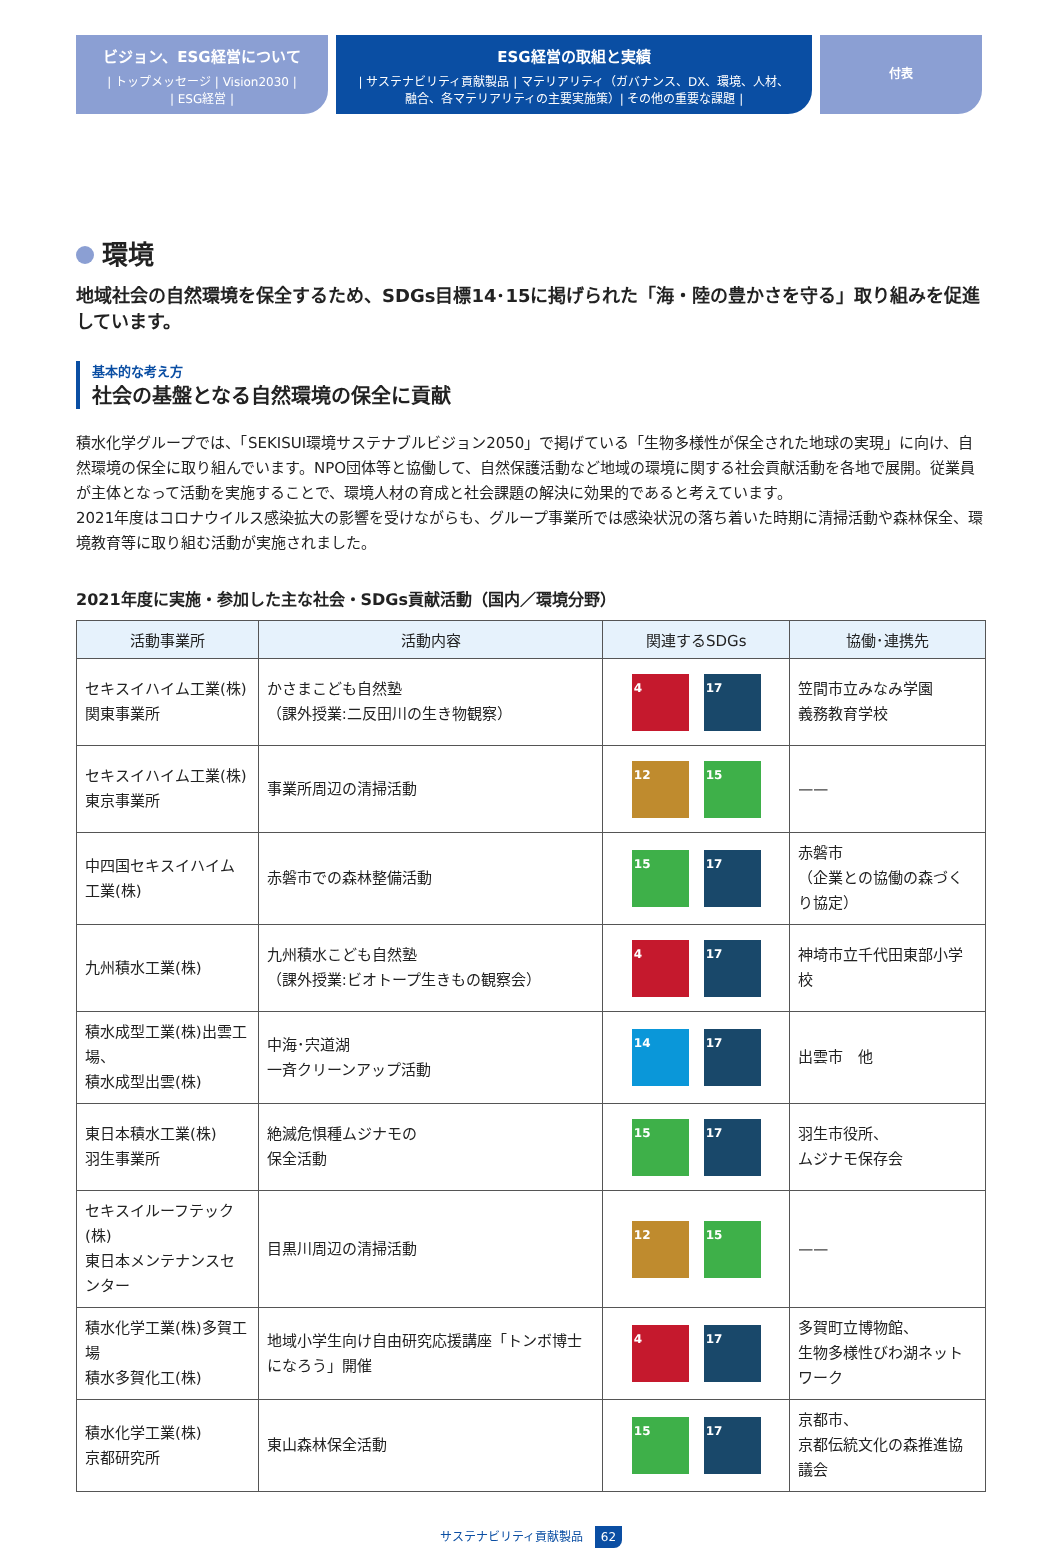ビジョン、ESG経営について
| トップメッセージ | Vision2030 |
| ESG経営 |
ESG経営の取組と実績
| サステナビリティ貢献製品 | マテリアリティ（ガバナンス、DX、環境、人材、
融合、各マテリアリティの主要実施策）| その他の重要な課題 |
付表
環境
地域社会の自然環境を保全するため、SDGs目標14･15に掲げられた「海・陸の豊かさを守る」取り組みを促進しています。
基本的な考え方
社会の基盤となる自然環境の保全に貢献
積水化学グループでは、「SEKISUI環境サステナブルビジョン2050」で掲げている「生物多様性が保全された地球の実現」に向け、自然環境の保全に取り組んでいます。NPO団体等と協働して、自然保護活動など地域の環境に関する社会貢献活動を各地で展開。従業員が主体となって活動を実施することで、環境人材の育成と社会課題の解決に効果的であると考えています。
2021年度はコロナウイルス感染拡大の影響を受けながらも、グループ事業所では感染状況の落ち着いた時期に清掃活動や森林保全、環境教育等に取り組む活動が実施されました。
2021年度に実施・参加した主な社会・SDGs貢献活動（国内／環境分野）
| 活動事業所 | 活動内容 | 関連するSDGs | 協働･連携先 |
| --- | --- | --- | --- |
| セキスイハイム工業(株) 関東事業所 | かさまこども自然塾 （課外授業:二反田川の生き物観察） | 4 17 | 笠間市立みなみ学園 義務教育学校 |
| セキスイハイム工業(株) 東京事業所 | 事業所周辺の清掃活動 | 12 15 | —— |
| 中四国セキスイハイム工業(株) | 赤磐市での森林整備活動 | 15 17 | 赤磐市 （企業との協働の森づくり協定） |
| 九州積水工業(株) | 九州積水こども自然塾 （課外授業:ビオトープ生きもの観察会） | 4 17 | 神埼市立千代田東部小学校 |
| 積水成型工業(株)出雲工場、 積水成型出雲(株) | 中海･宍道湖 一斉クリーンアップ活動 | 14 17 | 出雲市 他 |
| 東日本積水工業(株) 羽生事業所 | 絶滅危惧種ムジナモの 保全活動 | 15 17 | 羽生市役所、 ムジナモ保存会 |
| セキスイルーフテック(株) 東日本メンテナンスセンター | 目黒川周辺の清掃活動 | 12 15 | —— |
| 積水化学工業(株)多賀工場 積水多賀化工(株) | 地域小学生向け自由研究応援講座「トンボ博士になろう」開催 | 4 17 | 多賀町立博物館、 生物多様性びわ湖ネットワーク |
| 積水化学工業(株) 京都研究所 | 東山森林保全活動 | 15 17 | 京都市、 京都伝統文化の森推進協議会 |
サステナビリティ貢献製品 62